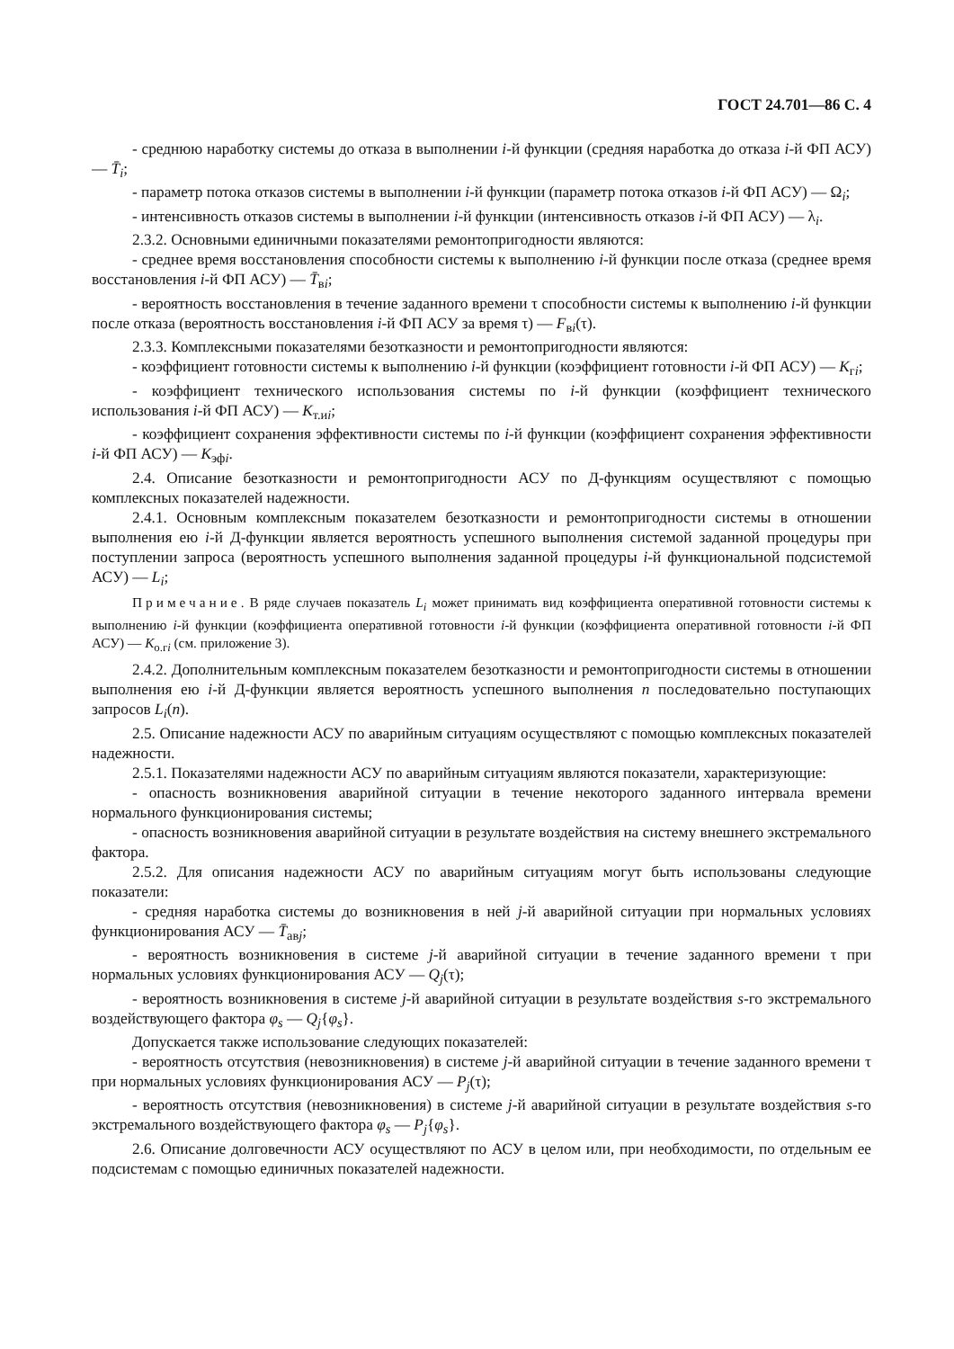ГОСТ 24.701—86 С. 4
- среднюю наработку системы до отказа в выполнении i-й функции (средняя наработка до отказа i-й ФП АСУ) — T̄<sub>i</sub>;
- параметр потока отказов системы в выполнении i-й функции (параметр потока отказов i-й ФП АСУ) — Ω<sub>i</sub>;
- интенсивность отказов системы в выполнении i-й функции (интенсивность отказов i-й ФП АСУ) — λ<sub>i</sub>.
2.3.2. Основными единичными показателями ремонтопригодности являются:
- среднее время восстановления способности системы к выполнению i-й функции после отказа (среднее время восстановления i-й ФП АСУ) — T̄<sub>вi</sub>;
- вероятность восстановления в течение заданного времени τ способности системы к выполнению i-й функции после отказа (вероятность восстановления i-й ФП АСУ за время τ) — F<sub>вi</sub>(τ).
2.3.3. Комплексными показателями безотказности и ремонтопригодности являются:
- коэффициент готовности системы к выполнению i-й функции (коэффициент готовности i-й ФП АСУ) — K<sub>гi</sub>;
- коэффициент технического использования системы по i-й функции (коэффициент технического использования i-й ФП АСУ) — K<sub>т.иi</sub>;
- коэффициент сохранения эффективности системы по i-й функции (коэффициент сохранения эффективности i-й ФП АСУ) — K<sub>эфi</sub>.
2.4. Описание безотказности и ремонтопригодности АСУ по Д-функциям осуществляют с помощью комплексных показателей надежности.
2.4.1. Основным комплексным показателем безотказности и ремонтопригодности системы в отношении выполнения ею i-й Д-функции является вероятность успешного выполнения системой заданной процедуры при поступлении запроса (вероятность успешного выполнения заданной процедуры i-й функциональной подсистемой АСУ) — L<sub>i</sub>;
Примечание. В ряде случаев показатель L<sub>i</sub> может принимать вид коэффициента оперативной готовности системы к выполнению i-й функции (коэффициента оперативной готовности i-й функции (коэффициента оперативной готовности i-й ФП АСУ) — K<sub>о.гi</sub> (см. приложение 3).
2.4.2. Дополнительным комплексным показателем безотказности и ремонтопригодности системы в отношении выполнения ею i-й Д-функции является вероятность успешного выполнения n последовательно поступающих запросов L<sub>i</sub>(n).
2.5. Описание надежности АСУ по аварийным ситуациям осуществляют с помощью комплексных показателей надежности.
2.5.1. Показателями надежности АСУ по аварийным ситуациям являются показатели, характеризующие:
- опасность возникновения аварийной ситуации в течение некоторого заданного интервала времени нормального функционирования системы;
- опасность возникновения аварийной ситуации в результате воздействия на систему внешнего экстремального фактора.
2.5.2. Для описания надежности АСУ по аварийным ситуациям могут быть использованы следующие показатели:
- средняя наработка системы до возникновения в ней j-й аварийной ситуации при нормальных условиях функционирования АСУ — T̄<sub>авj</sub>;
- вероятность возникновения в системе j-й аварийной ситуации в течение заданного времени τ при нормальных условиях функционирования АСУ — Q<sub>j</sub>(τ);
- вероятность возникновения в системе j-й аварийной ситуации в результате воздействия s-го экстремального воздействующего фактора φ<sub>s</sub> — Q<sub>j</sub>{φ<sub>s</sub>}.
Допускается также использование следующих показателей:
- вероятность отсутствия (невозникновения) в системе j-й аварийной ситуации в течение заданного времени τ при нормальных условиях функционирования АСУ — P<sub>j</sub>(τ);
- вероятность отсутствия (невозникновения) в системе j-й аварийной ситуации в результате воздействия s-го экстремального воздействующего фактора φ<sub>s</sub> — P<sub>j</sub>{φ<sub>s</sub>}.
2.6. Описание долговечности АСУ осуществляют по АСУ в целом или, при необходимости, по отдельным ее подсистемам с помощью единичных показателей надежности.